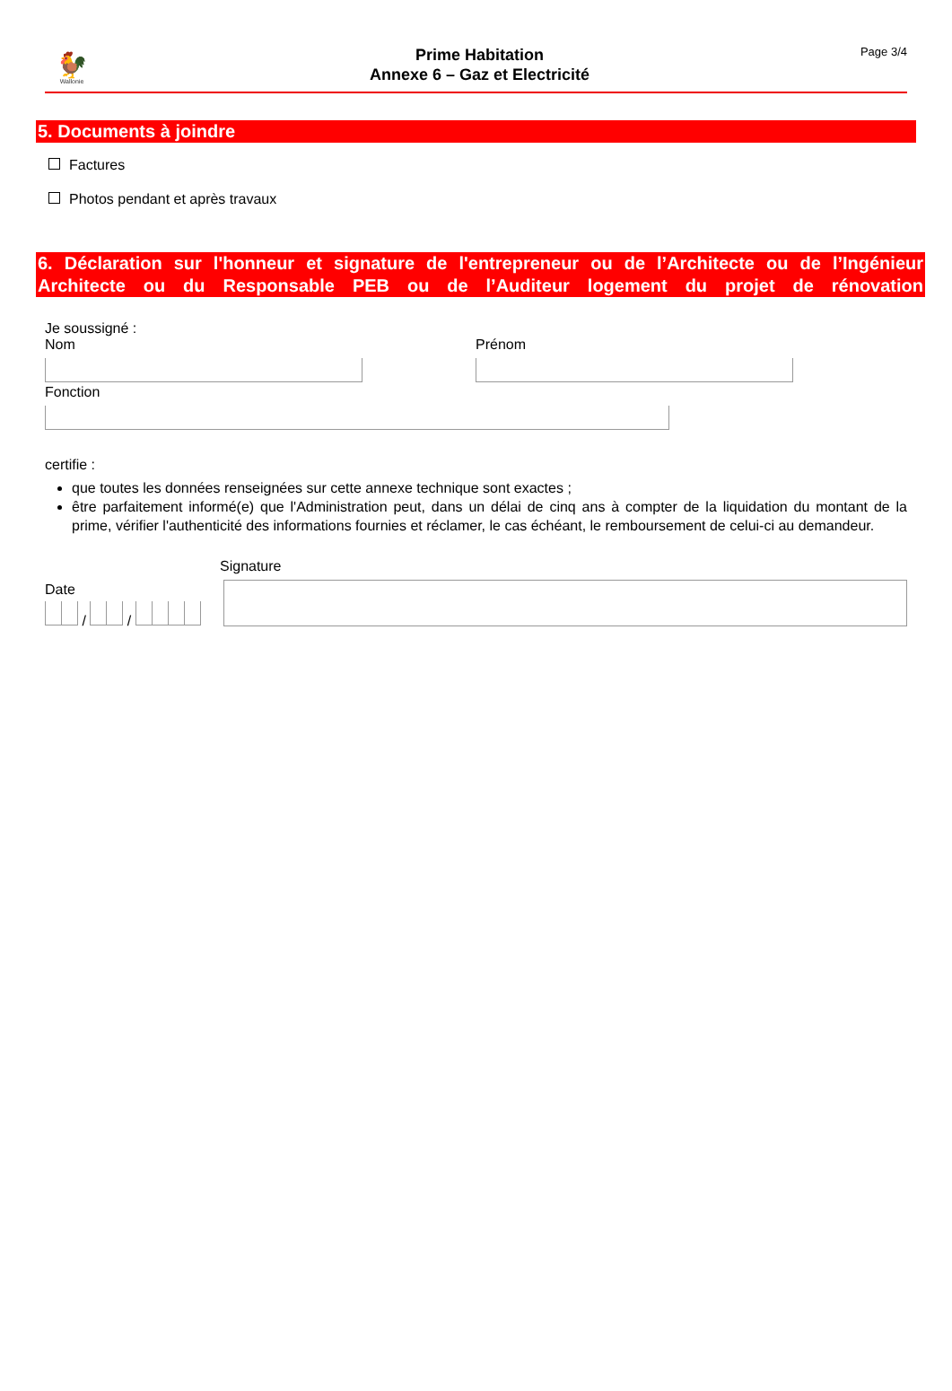🐓
Wallonie
Prime Habitation
Annexe 6 – Gaz et Electricité
Page 3/4
5. Documents à joindre
Factures
Photos pendant et après travaux
6. Déclaration sur l'honneur et signature de l'entrepreneur ou de l’Architecte ou de l’Ingénieur Architecte ou du Responsable PEB ou de l’Auditeur logement du projet de rénovation
Je soussigné :
Nom Prénom
Fonction
certifie :
que toutes les données renseignées sur cette annexe technique sont exactes ;
être parfaitement informé(e) que l'Administration peut, dans un délai de cinq ans à compter de la liquidation du montant de la prime, vérifier l'authenticité des informations fournies et réclamer, le cas échéant, le remboursement de celui-ci au demandeur.
Date
/ /
Signature